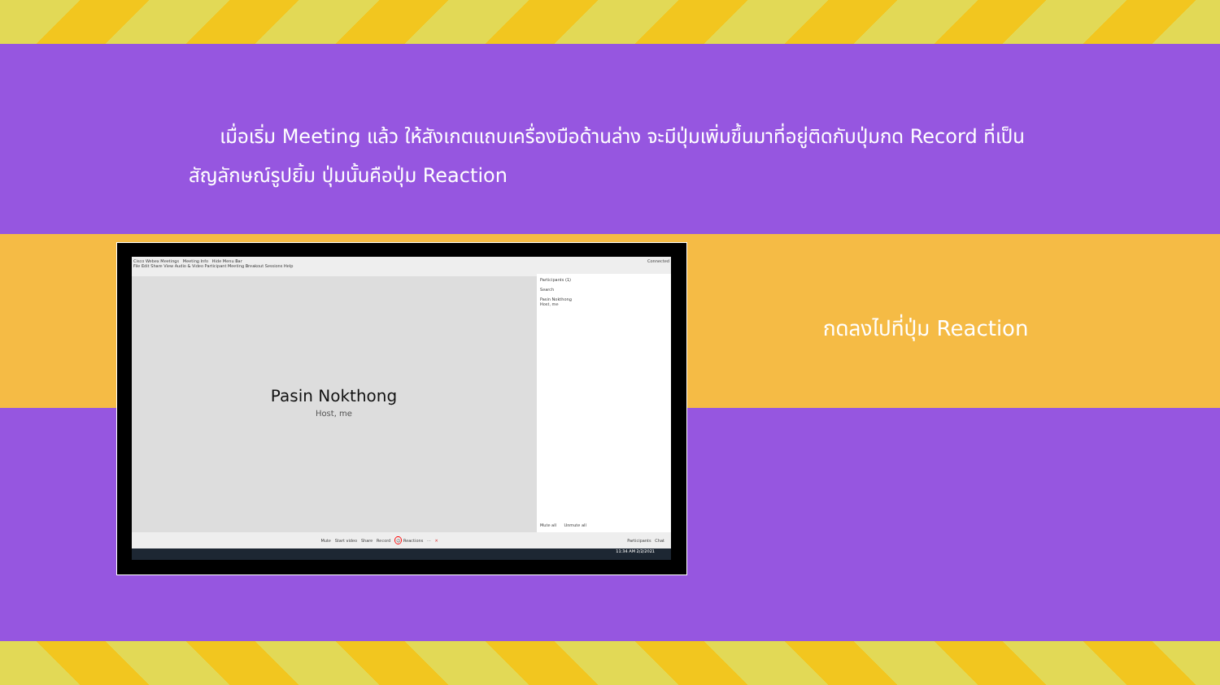เมื่อเริ่ม Meeting แล้ว ให้สังเกตแถบเครื่องมือด้านล่าง จะมีปุ่มเพิ่มขึ้นมาที่อยู่ติดกับปุ่มกด Record ที่เป็นสัญลักษณ์รูปยิ้ม ปุ่มนั้นคือปุ่ม Reaction
กดลงไปที่ปุ่ม Reaction
Cisco Webex Meetings Meeting Info Hide Menu Bar Connected
File Edit Share View Audio & Video Participant Meeting Breakout Sessions Help
Pasin Nokthong
Host, me
Participants (1)
Search
Pasin Nokthong
Host, me
Mute all Unmute all
Mute Start video Share Record ☺ Reactions ··· ✕ Participants Chat
11:34 AM 2/2/2021